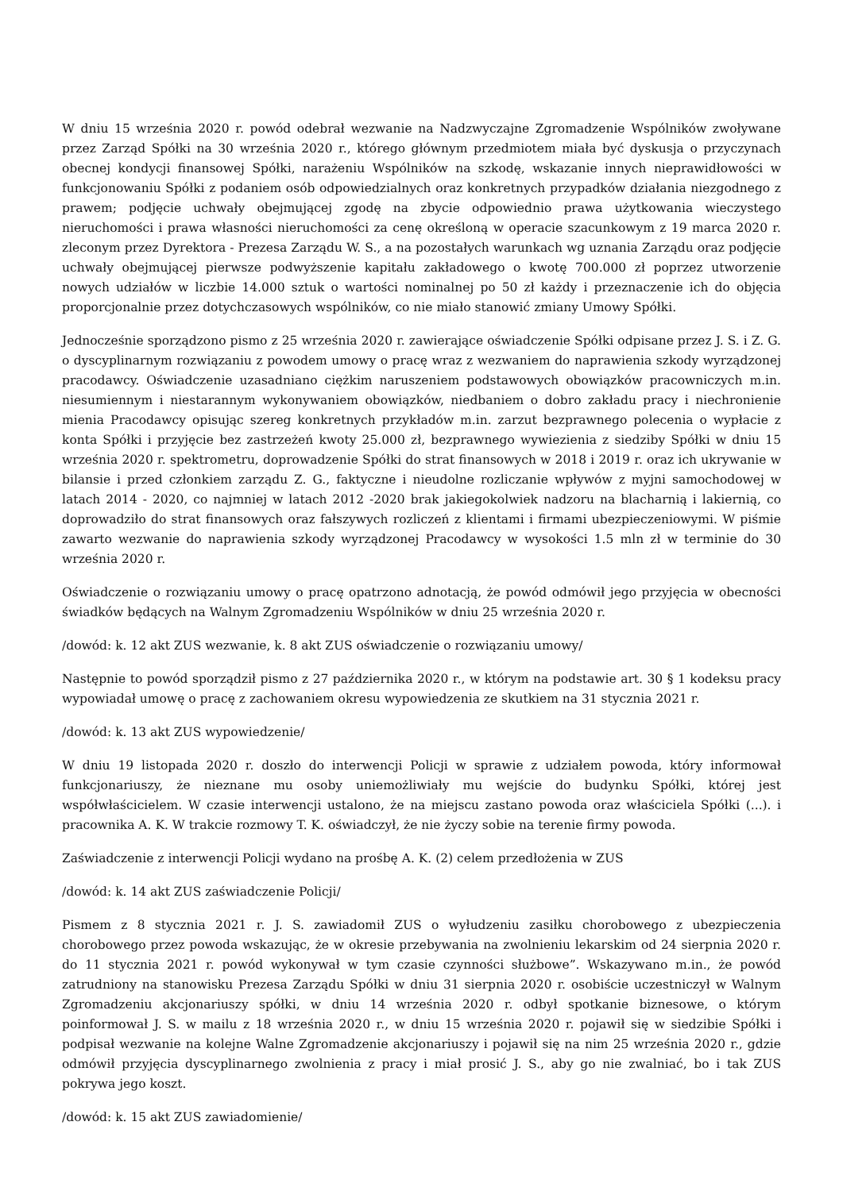W dniu 15 września 2020 r. powód odebrał wezwanie na Nadzwyczajne Zgromadzenie Wspólników zwoływane przez Zarząd Spółki na 30 września 2020 r., którego głównym przedmiotem miała być dyskusja o przyczynach obecnej kondycji finansowej Spółki, narażeniu Wspólników na szkodę, wskazanie innych nieprawidłowości w funkcjonowaniu Spółki z podaniem osób odpowiedzialnych oraz konkretnych przypadków działania niezgodnego z prawem; podjęcie uchwały obejmującej zgodę na zbycie odpowiednio prawa użytkowania wieczystego nieruchomości i prawa własności nieruchomości za cenę określoną w operacie szacunkowym z 19 marca 2020 r. zleconym przez Dyrektora - Prezesa Zarządu W. S., a na pozostałych warunkach wg uznania Zarządu oraz podjęcie uchwały obejmującej pierwsze podwyższenie kapitału zakładowego o kwotę 700.000 zł poprzez utworzenie nowych udziałów w liczbie 14.000 sztuk o wartości nominalnej po 50 zł każdy i przeznaczenie ich do objęcia proporcjonalnie przez dotychczasowych wspólników, co nie miało stanowić zmiany Umowy Spółki.
Jednocześnie sporządzono pismo z 25 września 2020 r. zawierające oświadczenie Spółki odpisane przez J. S. i Z. G. o dyscyplinarnym rozwiązaniu z powodem umowy o pracę wraz z wezwaniem do naprawienia szkody wyrządzonej pracodawcy. Oświadczenie uzasadniano ciężkim naruszeniem podstawowych obowiązków pracowniczych m.in. niesumiennym i niestarannym wykonywaniem obowiązków, niedbaniem o dobro zakładu pracy i niechronienie mienia Pracodawcy opisując szereg konkretnych przykładów m.in. zarzut bezprawnego polecenia o wypłacie z konta Spółki i przyjęcie bez zastrzeżeń kwoty 25.000 zł, bezprawnego wywiezienia z siedziby Spółki w dniu 15 września 2020 r. spektrometru, doprowadzenie Spółki do strat finansowych w 2018 i 2019 r. oraz ich ukrywanie w bilansie i przed członkiem zarządu Z. G., faktyczne i nieudolne rozliczanie wpływów z myjni samochodowej w latach 2014 - 2020, co najmniej w latach 2012 -2020 brak jakiegokolwiek nadzoru na blacharnią i lakiernią, co doprowadziło do strat finansowych oraz fałszywych rozliczeń z klientami i firmami ubezpieczeniowymi. W piśmie zawarto wezwanie do naprawienia szkody wyrządzonej Pracodawcy w wysokości 1.5 mln zł w terminie do 30 września 2020 r.
Oświadczenie o rozwiązaniu umowy o pracę opatrzono adnotacją, że powód odmówił jego przyjęcia w obecności świadków będących na Walnym Zgromadzeniu Wspólników w dniu 25 września 2020 r.
/dowód: k. 12 akt ZUS wezwanie, k. 8 akt ZUS oświadczenie o rozwiązaniu umowy/
Następnie to powód sporządził pismo z 27 października 2020 r., w którym na podstawie art. 30 § 1 kodeksu pracy wypowiadał umowę o pracę z zachowaniem okresu wypowiedzenia ze skutkiem na 31 stycznia 2021 r.
/dowód: k. 13 akt ZUS wypowiedzenie/
W dniu 19 listopada 2020 r. doszło do interwencji Policji w sprawie z udziałem powoda, który informował funkcjonariuszy, że nieznane mu osoby uniemożliwiały mu wejście do budynku Spółki, której jest współwłaścicielem. W czasie interwencji ustalono, że na miejscu zastano powoda oraz właściciela Spółki (...). i pracownika A. K. W trakcie rozmowy T. K. oświadczył, że nie życzy sobie na terenie firmy powoda.
Zaświadczenie z interwencji Policji wydano na prośbę A. K. (2) celem przedłożenia w ZUS
/dowód: k. 14 akt ZUS zaświadczenie Policji/
Pismem z 8 stycznia 2021 r. J. S. zawiadomił ZUS o wyłudzeniu zasiłku chorobowego z ubezpieczenia chorobowego przez powoda wskazując, że w okresie przebywania na zwolnieniu lekarskim od 24 sierpnia 2020 r. do 11 stycznia 2021 r. powód wykonywał w tym czasie czynności służbowe”. Wskazywano m.in., że powód zatrudniony na stanowisku Prezesa Zarządu Spółki w dniu 31 sierpnia 2020 r. osobiście uczestniczył w Walnym Zgromadzeniu akcjonariuszy spółki, w dniu 14 września 2020 r. odbył spotkanie biznesowe, o którym poinformował J. S. w mailu z 18 września 2020 r., w dniu 15 września 2020 r. pojawił się w siedzibie Spółki i podpisał wezwanie na kolejne Walne Zgromadzenie akcjonariuszy i pojawił się na nim 25 września 2020 r., gdzie odmówił przyjęcia dyscyplinarnego zwolnienia z pracy i miał prosić J. S., aby go nie zwalniać, bo i tak ZUS pokrywa jego koszt.
/dowód: k. 15 akt ZUS zawiadomienie/